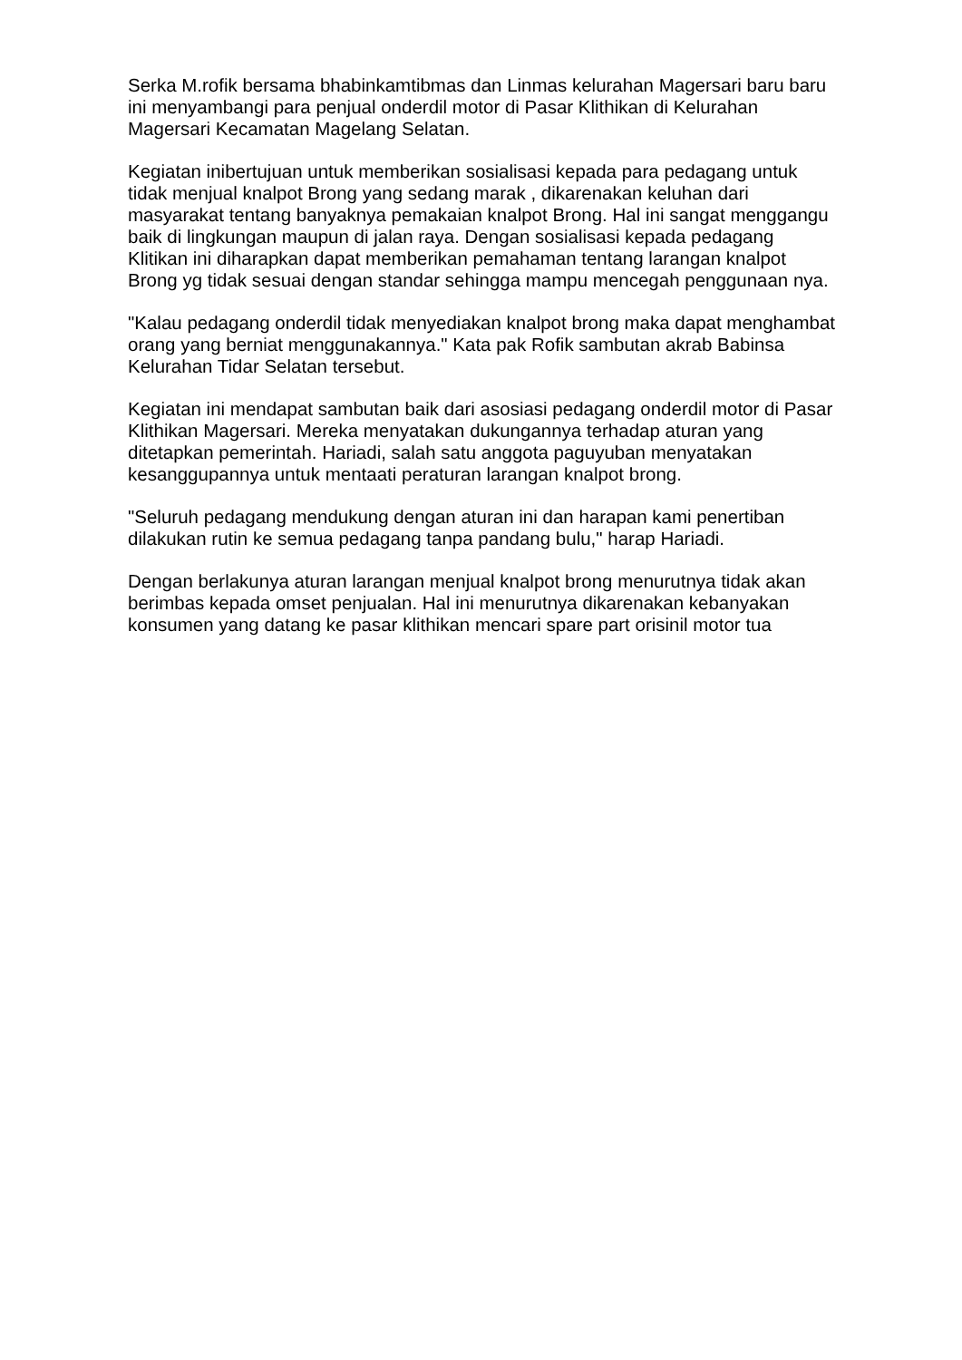Serka M.rofik bersama bhabinkamtibmas dan Linmas kelurahan Magersari baru baru ini menyambangi para penjual onderdil motor di Pasar Klithikan di Kelurahan Magersari Kecamatan Magelang Selatan.
Kegiatan inibertujuan untuk memberikan sosialisasi kepada para pedagang untuk tidak menjual knalpot Brong yang sedang marak , dikarenakan keluhan dari masyarakat tentang banyaknya pemakaian knalpot Brong. Hal ini sangat menggangu baik di lingkungan maupun di jalan raya. Dengan sosialisasi kepada pedagang Klitikan ini diharapkan dapat memberikan pemahaman tentang larangan knalpot Brong yg tidak sesuai dengan standar sehingga mampu mencegah penggunaan nya.
"Kalau pedagang onderdil tidak menyediakan knalpot brong maka dapat menghambat orang yang berniat menggunakannya." Kata pak Rofik sambutan akrab Babinsa Kelurahan Tidar Selatan tersebut.
Kegiatan ini mendapat sambutan baik dari asosiasi pedagang onderdil motor di Pasar Klithikan Magersari. Mereka menyatakan dukungannya terhadap aturan yang ditetapkan pemerintah. Hariadi, salah satu anggota paguyuban menyatakan kesanggupannya untuk mentaati peraturan larangan knalpot brong.
"Seluruh pedagang mendukung dengan aturan ini dan harapan kami penertiban dilakukan rutin ke semua pedagang tanpa pandang bulu," harap Hariadi.
Dengan berlakunya aturan larangan menjual knalpot brong menurutnya tidak akan berimbas kepada omset penjualan. Hal ini menurutnya dikarenakan kebanyakan konsumen yang datang ke pasar klithikan mencari spare part orisinil motor tua